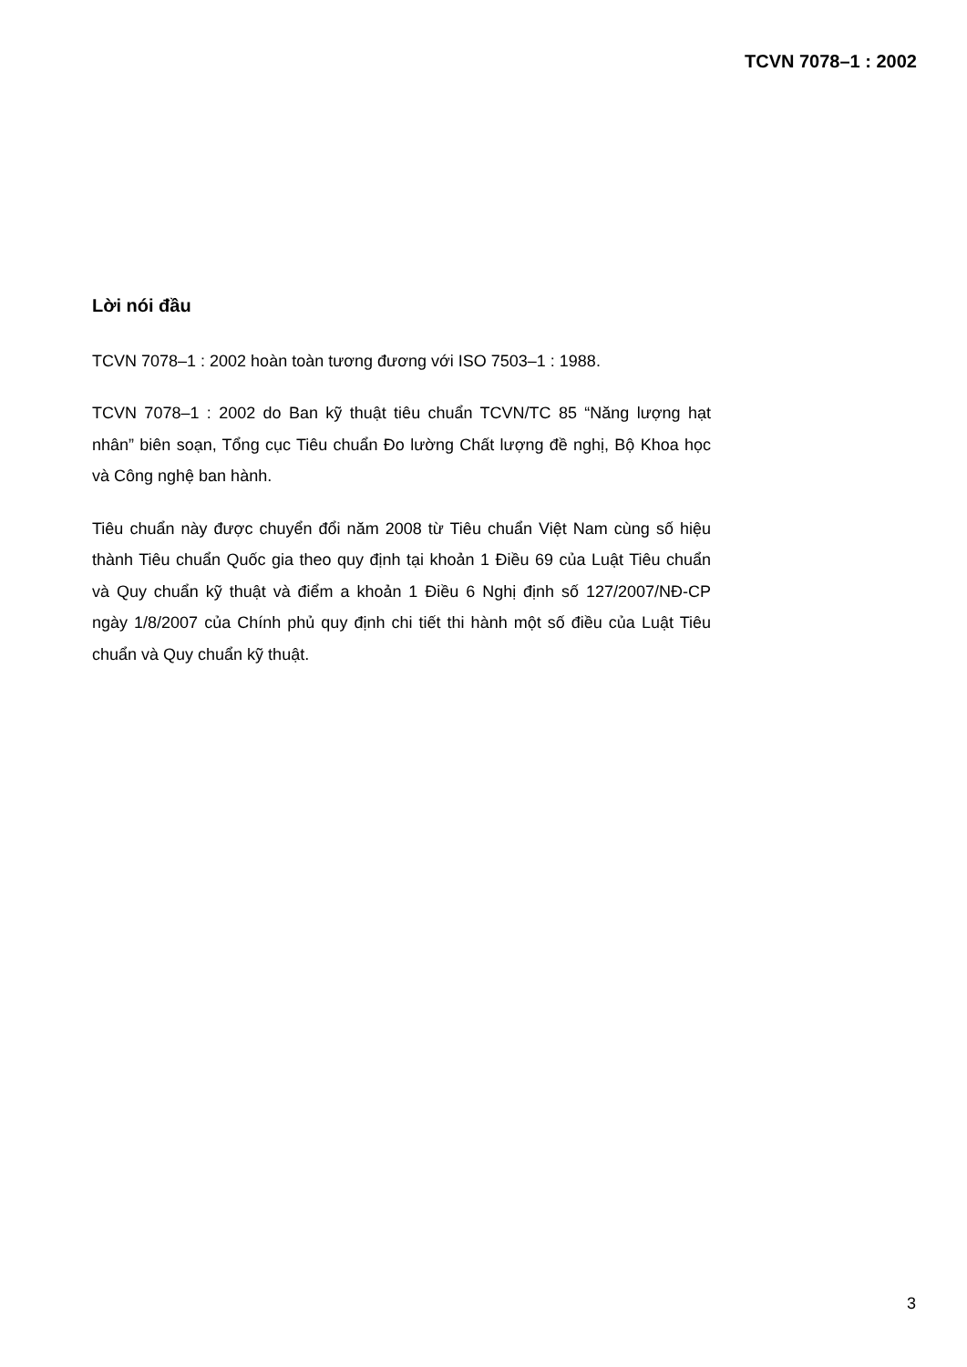TCVN 7078–1 : 2002
Lời nói đầu
TCVN 7078–1 : 2002 hoàn toàn tương đương với ISO 7503–1 : 1988.
TCVN 7078–1 : 2002 do Ban kỹ thuật tiêu chuẩn TCVN/TC 85 “Năng lượng hạt nhân” biên soạn, Tổng cục Tiêu chuẩn Đo lường Chất lượng đề nghị, Bộ Khoa học và Công nghệ ban hành.
Tiêu chuẩn này được chuyển đổi năm 2008 từ Tiêu chuẩn Việt Nam cùng số hiệu thành Tiêu chuẩn Quốc gia theo quy định tại khoản 1 Điều 69 của Luật Tiêu chuẩn và Quy chuẩn kỹ thuật và điểm a khoản 1 Điều 6 Nghị định số 127/2007/NĐ-CP ngày 1/8/2007 của Chính phủ quy định chi tiết thi hành một số điều của Luật Tiêu chuẩn và Quy chuẩn kỹ thuật.
3